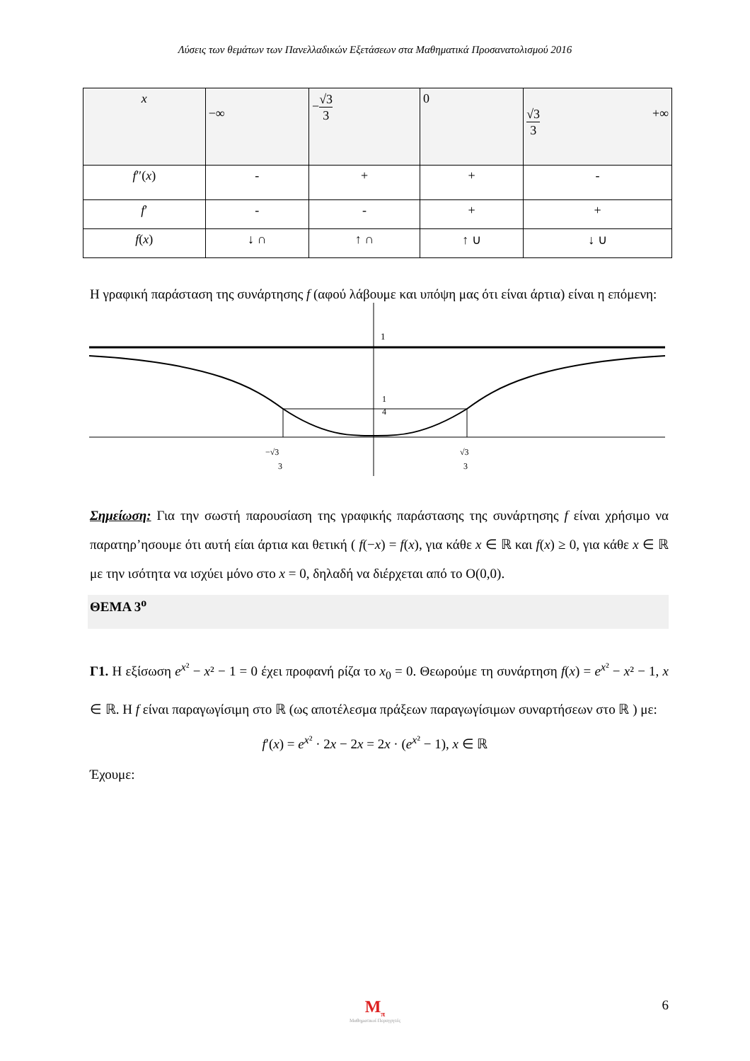Λύσεις των θεμάτων των Πανελλαδικών Εξετάσεων στα Μαθηματικά Προσανατολισμού 2016
| x | −∞ | − √3 3 | 0 | √3 3 +∞ |
| f ′′( x ) | - | + | + | - |
| f ′ | - | - | + | + |
| f ( x ) | ↓ ∩ | ↑ ∩ | ↑ ∪ | ↓ ∪ |
Η γραφική παράσταση της συνάρτησης f (αφού λάβουμε και υπόψη μας ότι είναι άρτια) είναι η επόμενη:
1
1
4
−√3
3
√3
3
Σημείωση: Για την σωστή παρουσίαση της γραφικής παράστασης της συνάρτησης f είναι χρήσιμο να παρατηρ’ησουμε ότι αυτή είαι άρτια και θετική ( f(−x) = f(x), για κάθε x ∈ ℝ και f(x) ≥ 0, για κάθε x ∈ ℝ με την ισότητα να ισχύει μόνο στο x = 0, δηλαδή να διέρχεται από το O(0,0).
ΘΕΜΑ 3<sup>ο</sup>
Γ1. Η εξίσωση e<sup>x²</sup> − x² − 1 = 0 έχει προφανή ρίζα το x<sub>0</sub> = 0. Θεωρούμε τη συνάρτηση f(x) = e<sup>x²</sup> − x² − 1, x ∈ ℝ. Η f είναι παραγωγίσιμη στο ℝ (ως αποτέλεσμα πράξεων παραγωγίσιμων συναρτήσεων στο ℝ ) με:
f′(x) = e<sup>x²</sup> · 2x − 2x = 2x · (e<sup>x²</sup> − 1), x ∈ ℝ
Έχουμε:
M<sub>π</sub>
Μαθηματικοί Περιηγητές
6